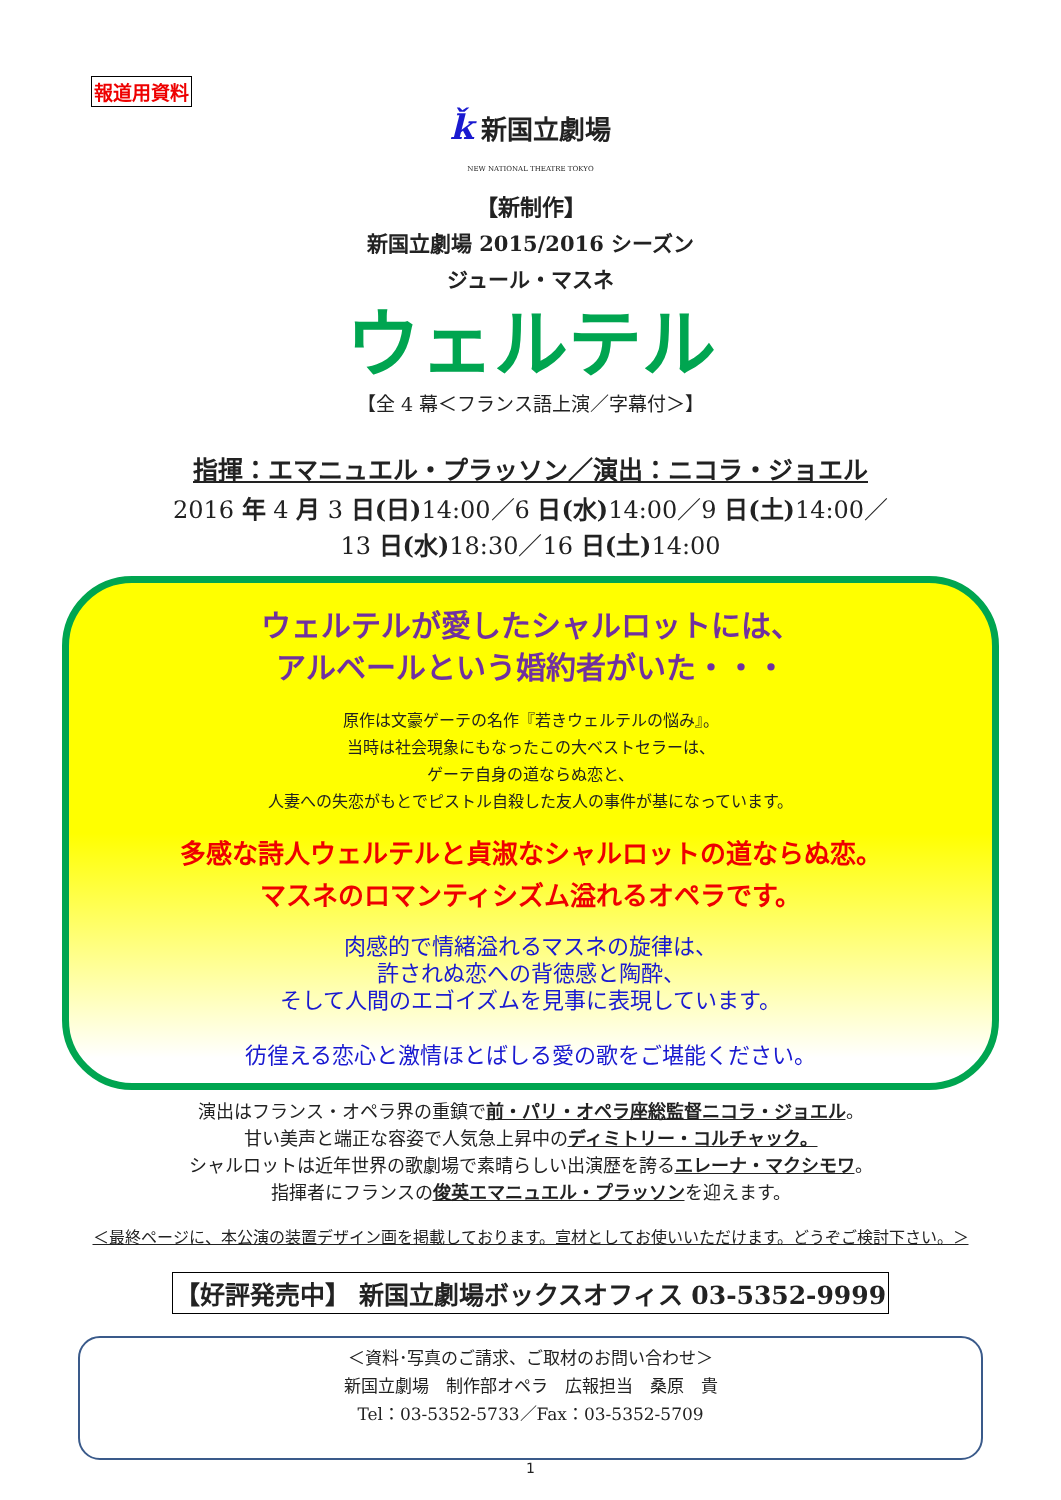報道用資料
ǩ新国立劇場
NEW NATIONAL THEATRE TOKYO
【新制作】
新国立劇場 2015/2016 シーズン
ジュール・マスネ
ウェルテル
【全 4 幕＜フランス語上演／字幕付＞】
指揮：エマニュエル・プラッソン／演出：ニコラ・ジョエル
2016 年 4 月 3 日(日) 14:00／6 日(水) 14:00／9 日(土) 14:00／
13 日(水) 18:30／16 日(土) 14:00
ウェルテルが愛したシャルロットには、
アルベールという婚約者がいた・・・
原作は文豪ゲーテの名作『若きウェルテルの悩み』。
当時は社会現象にもなったこの大ベストセラーは、
ゲーテ自身の道ならぬ恋と、
人妻への失恋がもとでピストル自殺した友人の事件が基になっています。
多感な詩人ウェルテルと貞淑なシャルロットの道ならぬ恋。
マスネのロマンティシズム溢れるオペラです。
肉感的で情緒溢れるマスネの旋律は、
許されぬ恋への背徳感と陶酔、
そして人間のエゴイズムを見事に表現しています。
彷徨える恋心と激情ほとばしる愛の歌をご堪能ください。
演出はフランス・オペラ界の重鎮で前・パリ・オペラ座総監督ニコラ・ジョエル。
甘い美声と端正な容姿で人気急上昇中のディミトリー・コルチャック。
シャルロットは近年世界の歌劇場で素晴らしい出演歴を誇るエレーナ・マクシモワ。
指揮者にフランスの俊英エマニュエル・プラッソンを迎えます。
＜最終ページに、本公演の装置デザイン画を掲載しております。宣材としてお使いいただけます。どうぞご検討下さい。＞
【好評発売中】 新国立劇場ボックスオフィス 03-5352-9999
＜資料･写真のご請求、ご取材のお問い合わせ＞
新国立劇場　制作部オペラ　広報担当　桑原　貴
Tel：03-5352-5733／Fax：03-5352-5709
1